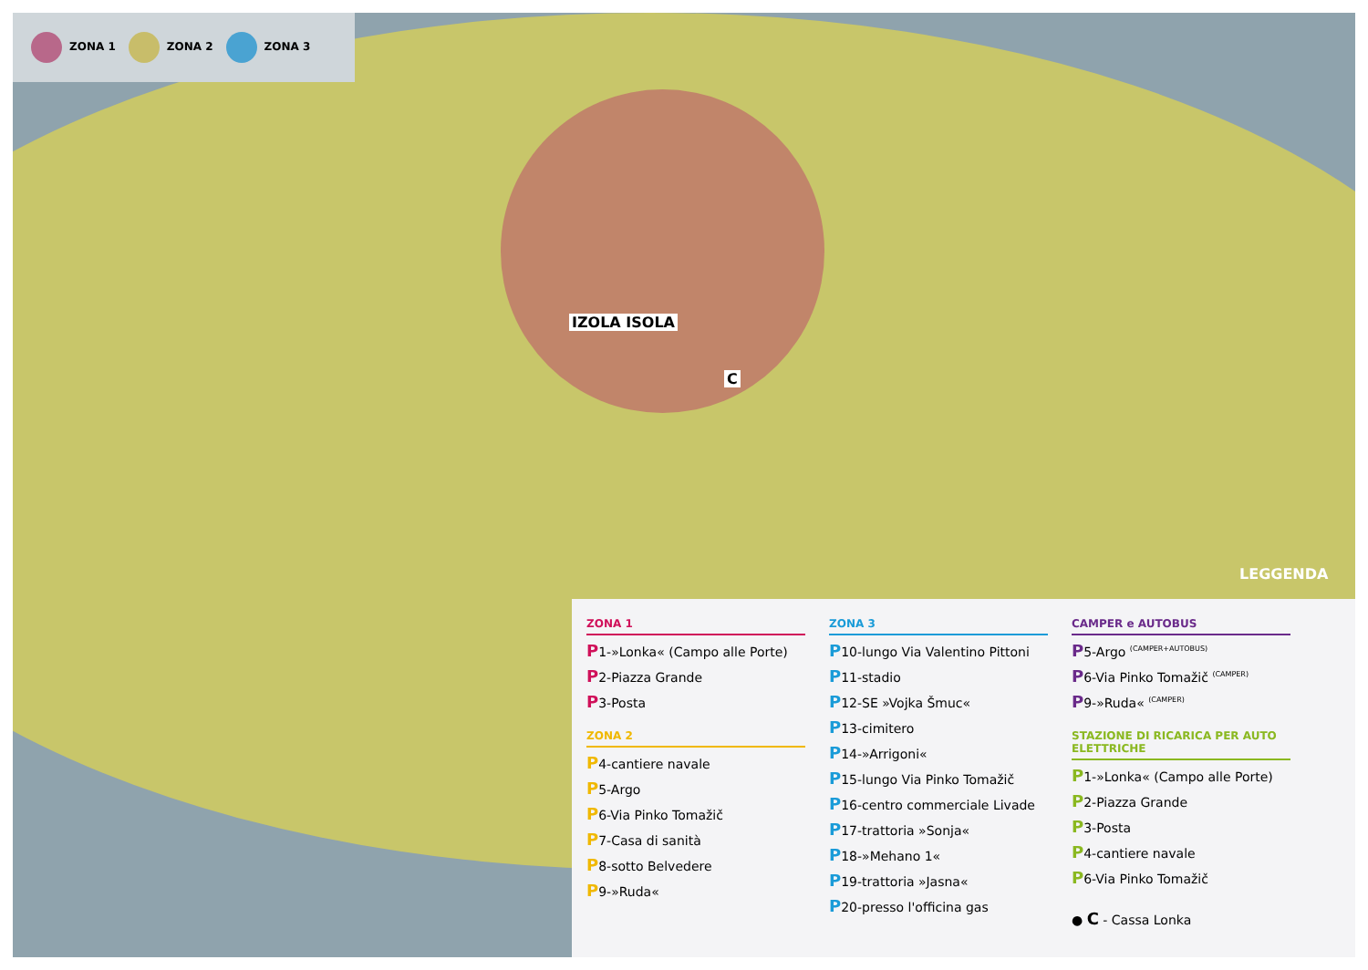ZONA 1 ZONA 2 ZONA 3
IZOLA ISOLA
C
LEGGENDA
ZONA 1
P1-»Lonka« (Campo alle Porte)
P2-Piazza Grande
P3-Posta
ZONA 2
P4-cantiere navale
P5-Argo
P6-Via Pinko Tomažič
P7-Casa di sanità
P8-sotto Belvedere
P9-»Ruda«
ZONA 3
P10-lungo Via Valentino Pittoni
P11-stadio
P12-SE »Vojka Šmuc«
P13-cimitero
P14-»Arrigoni«
P15-lungo Via Pinko Tomažič
P16-centro commerciale Livade
P17-trattoria »Sonja«
P18-»Mehano 1«
P19-trattoria »Jasna«
P20-presso l'officina gas
CAMPER e AUTOBUS
P5-Argo <sup>(CAMPER+AUTOBUS)</sup>
P6-Via Pinko Tomažič <sup>(CAMPER)</sup>
P9-»Ruda« <sup>(CAMPER)</sup>
STAZIONE DI RICARICA PER AUTO ELETTRICHE
P1-»Lonka« (Campo alle Porte)
P2-Piazza Grande
P3-Posta
P4-cantiere navale
P6-Via Pinko Tomažič
● C - Cassa Lonka